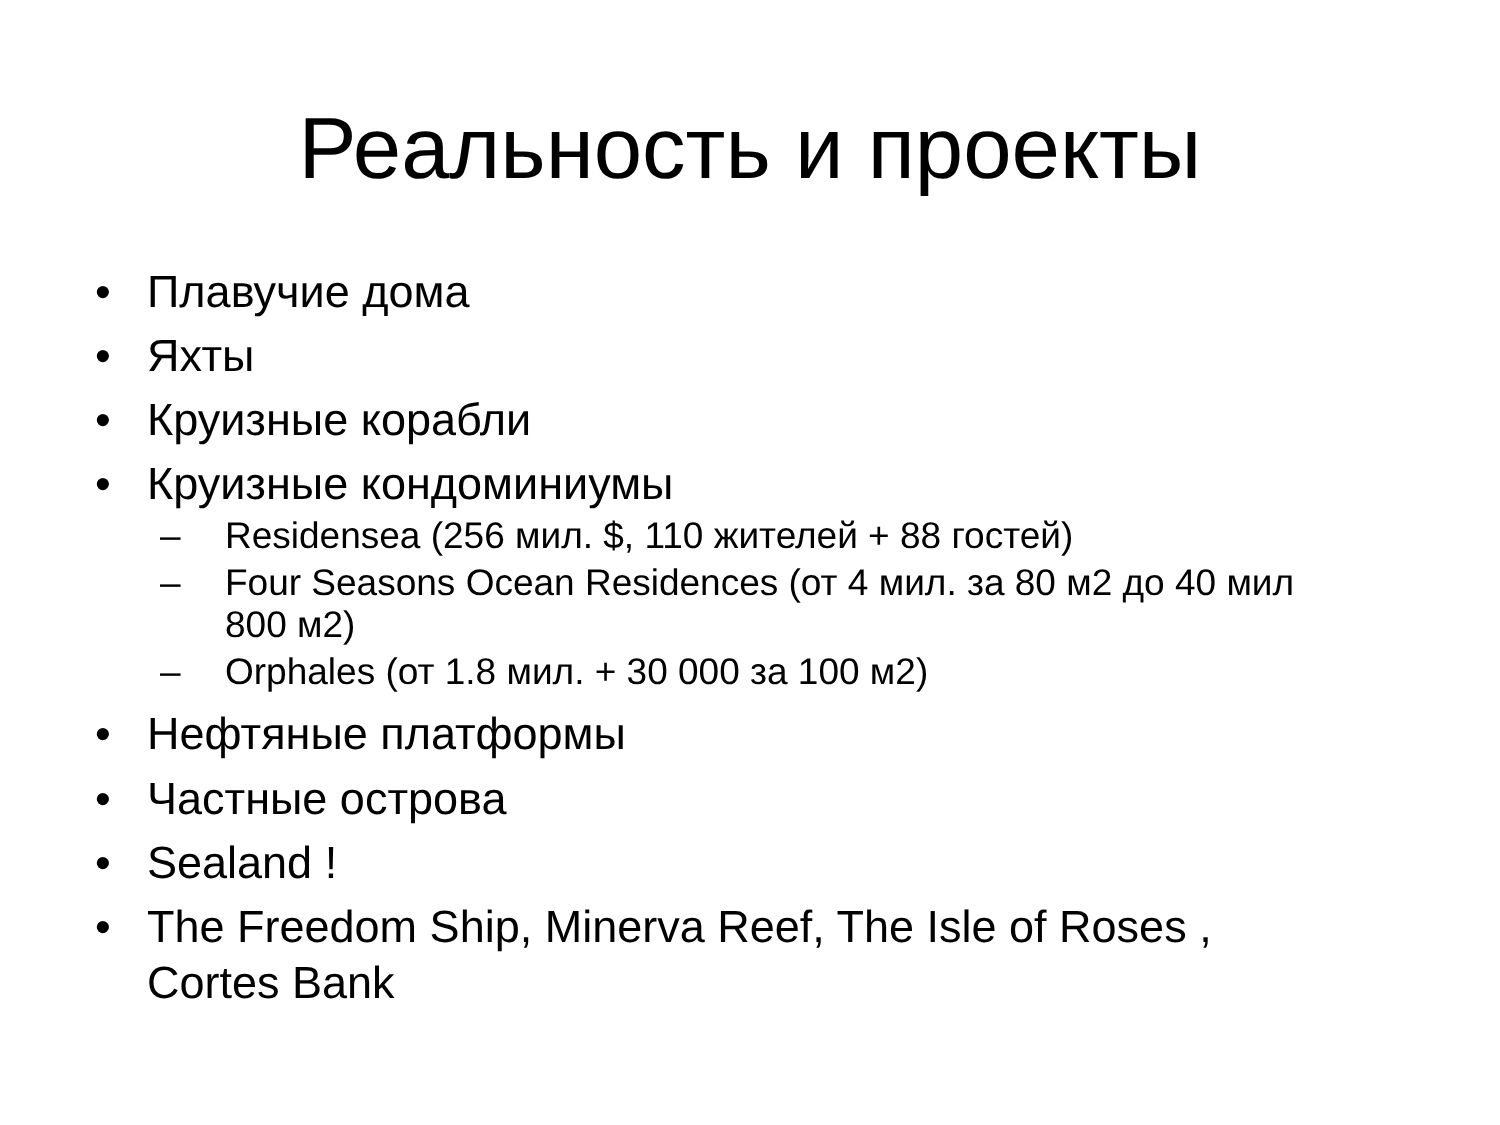Реальность и проекты
• Плавучие дома
• Яхты
• Круизные корабли
• Круизные кондоминиумы
– Residensea (256 мил. $, 110 жителей + 88 гостей)
– Four Seasons Ocean Residences (от 4 мил. за 80 м2 до 40 мил 800 м2)
– Orphales (от 1.8 мил. + 30 000 за 100 м2)
• Нефтяные платформы
• Частные острова
• Sealand !
• The Freedom Ship, Minerva Reef, The Isle of Roses , Cortes Bank